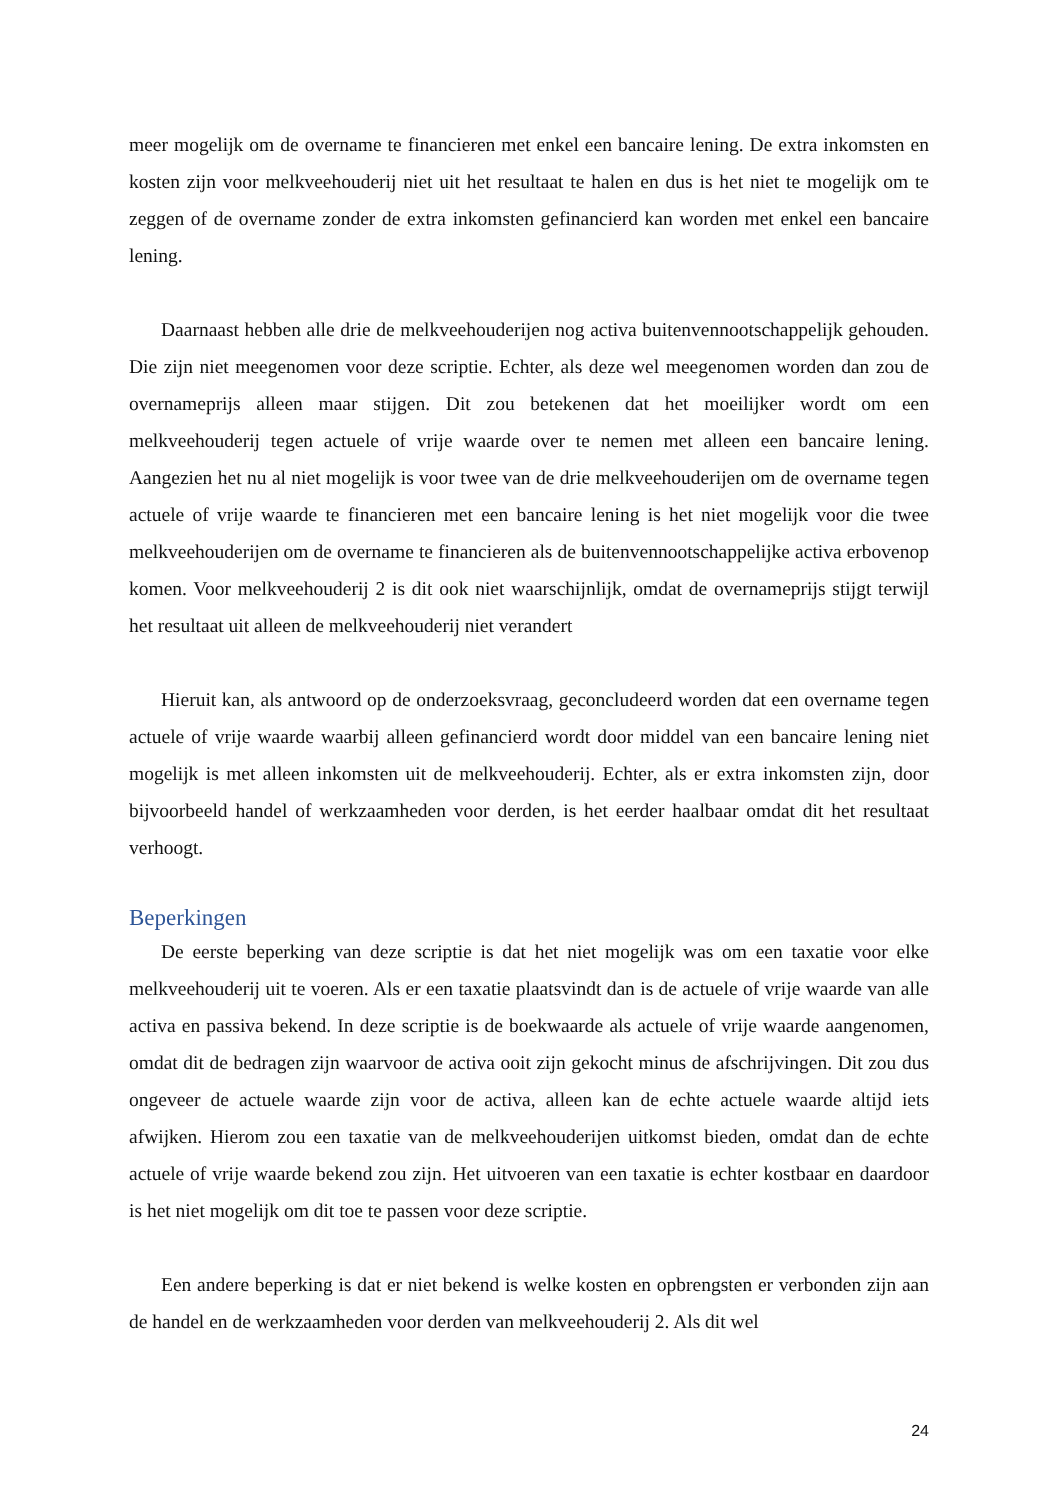meer mogelijk om de overname te financieren met enkel een bancaire lening. De extra inkomsten en kosten zijn voor melkveehouderij niet uit het resultaat te halen en dus is het niet te mogelijk om te zeggen of de overname zonder de extra inkomsten gefinancierd kan worden met enkel een bancaire lening.
Daarnaast hebben alle drie de melkveehouderijen nog activa buitenvennootschappelijk gehouden. Die zijn niet meegenomen voor deze scriptie. Echter, als deze wel meegenomen worden dan zou de overnameprijs alleen maar stijgen. Dit zou betekenen dat het moeilijker wordt om een melkveehouderij tegen actuele of vrije waarde over te nemen met alleen een bancaire lening. Aangezien het nu al niet mogelijk is voor twee van de drie melkveehouderijen om de overname tegen actuele of vrije waarde te financieren met een bancaire lening is het niet mogelijk voor die twee melkveehouderijen om de overname te financieren als de buitenvennootschappelijke activa erbovenop komen. Voor melkveehouderij 2 is dit ook niet waarschijnlijk, omdat de overnameprijs stijgt terwijl het resultaat uit alleen de melkveehouderij niet verandert
Hieruit kan, als antwoord op de onderzoeksvraag, geconcludeerd worden dat een overname tegen actuele of vrije waarde waarbij alleen gefinancierd wordt door middel van een bancaire lening niet mogelijk is met alleen inkomsten uit de melkveehouderij. Echter, als er extra inkomsten zijn, door bijvoorbeeld handel of werkzaamheden voor derden, is het eerder haalbaar omdat dit het resultaat verhoogt.
Beperkingen
De eerste beperking van deze scriptie is dat het niet mogelijk was om een taxatie voor elke melkveehouderij uit te voeren. Als er een taxatie plaatsvindt dan is de actuele of vrije waarde van alle activa en passiva bekend. In deze scriptie is de boekwaarde als actuele of vrije waarde aangenomen, omdat dit de bedragen zijn waarvoor de activa ooit zijn gekocht minus de afschrijvingen. Dit zou dus ongeveer de actuele waarde zijn voor de activa, alleen kan de echte actuele waarde altijd iets afwijken. Hierom zou een taxatie van de melkveehouderijen uitkomst bieden, omdat dan de echte actuele of vrije waarde bekend zou zijn. Het uitvoeren van een taxatie is echter kostbaar en daardoor is het niet mogelijk om dit toe te passen voor deze scriptie.
Een andere beperking is dat er niet bekend is welke kosten en opbrengsten er verbonden zijn aan de handel en de werkzaamheden voor derden van melkveehouderij 2. Als dit wel
24